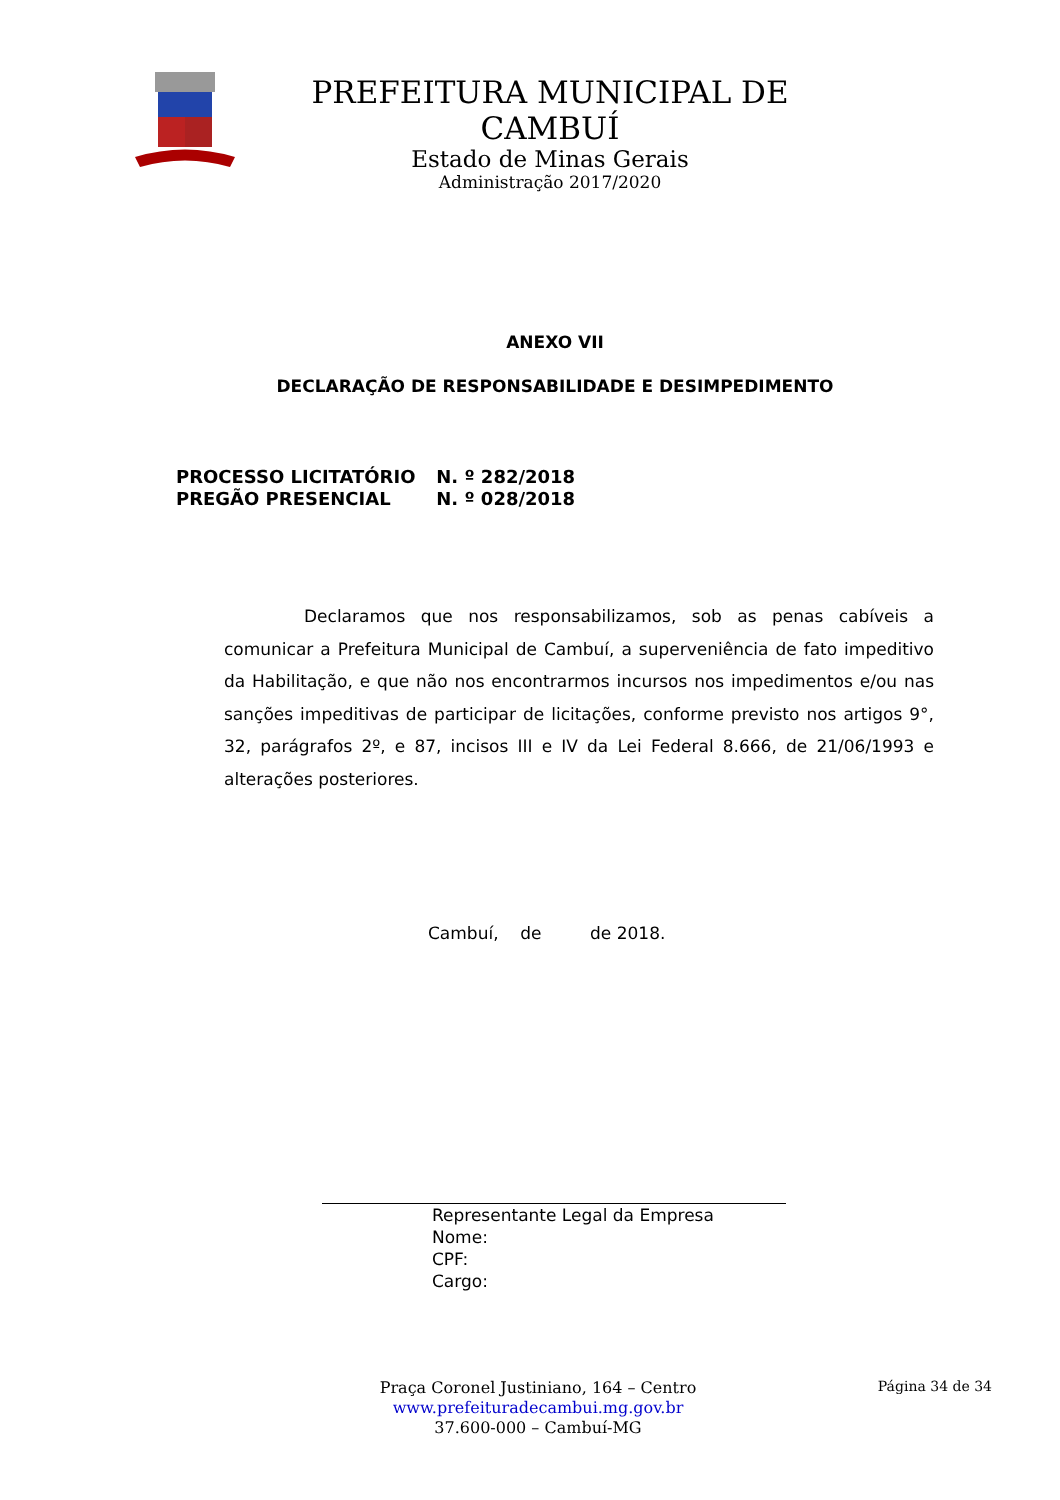PREFEITURA MUNICIPAL DE CAMBUÍ
Estado de Minas Gerais
Administração 2017/2020
ANEXO VII
DECLARAÇÃO DE RESPONSABILIDADE E DESIMPEDIMENTO
PROCESSO LICITATÓRIO N. º 282/2018
PREGÃO PRESENCIAL N. º 028/2018
Declaramos que nos responsabilizamos, sob as penas cabíveis a comunicar a Prefeitura Municipal de Cambuí, a superveniência de fato impeditivo da Habilitação, e que não nos encontrarmos incursos nos impedimentos e/ou nas sanções impeditivas de participar de licitações, conforme previsto nos artigos 9°, 32, parágrafos 2º, e 87, incisos III e IV da Lei Federal 8.666, de 21/06/1993 e alterações posteriores.
Cambuí, de de 2018.
Representante Legal da Empresa
Nome:
CPF:
Cargo:
Praça Coronel Justiniano, 164 – Centro
www.prefeituradecambui.mg.gov.br
37.600-000 – Cambuí-MG
Página 34 de 34